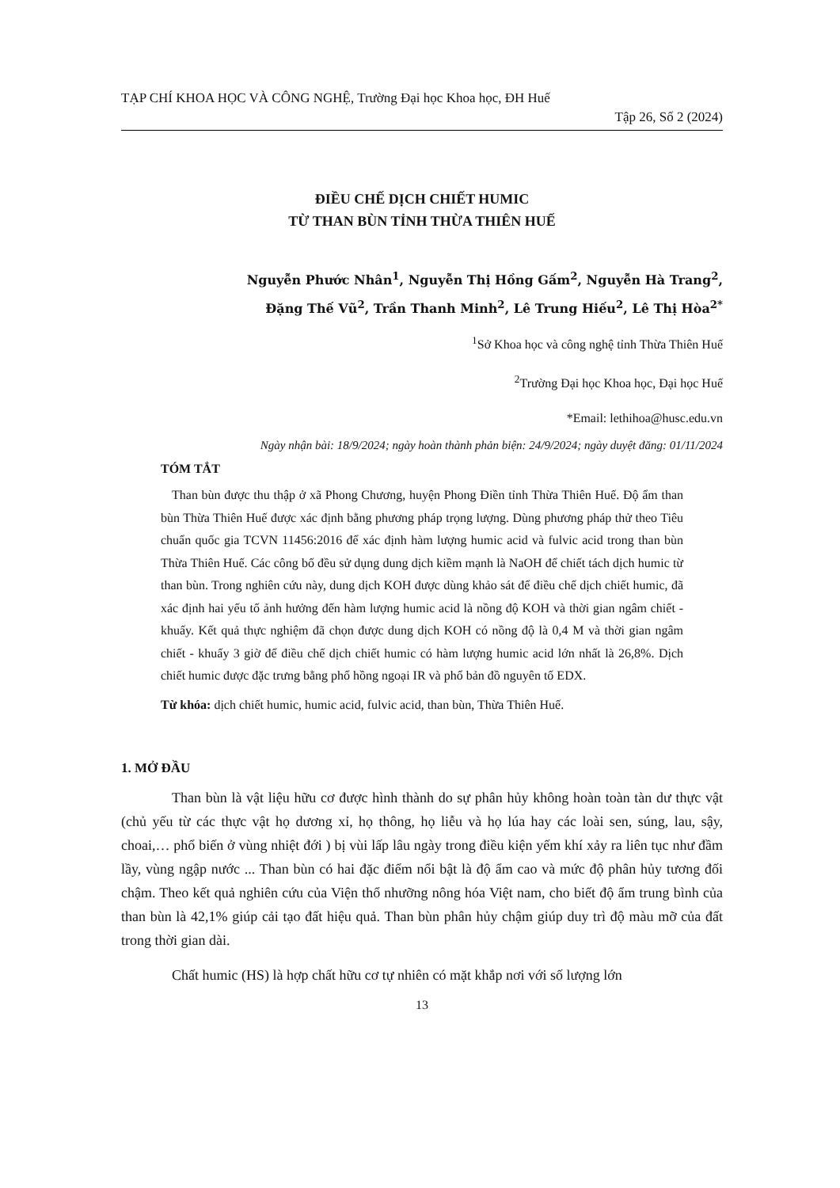TẠP CHÍ KHOA HỌC VÀ CÔNG NGHỆ, Trường Đại học Khoa học, ĐH Huế
Tập 26, Số 2 (2024)
ĐIỀU CHẾ DỊCH CHIẾT HUMIC
TỪ THAN BÙN TỈNH THỪA THIÊN HUẾ
Nguyễn Phước Nhân<sup>1</sup>, Nguyễn Thị Hồng Gấm<sup>2</sup>, Nguyễn Hà Trang<sup>2</sup>,
Đặng Thế Vũ<sup>2</sup>, Trần Thanh Minh<sup>2</sup>, Lê Trung Hiếu<sup>2</sup>, Lê Thị Hòa<sup>2*</sup>
<sup>1</sup> Sở Khoa học và công nghệ tỉnh Thừa Thiên Huế
<sup>2</sup> Trường Đại học Khoa học, Đại học Huế
*Email: lethihoa@husc.edu.vn
Ngày nhận bài: 18/9/2024; ngày hoàn thành phản biện: 24/9/2024; ngày duyệt đăng: 01/11/2024
TÓM TẮT
Than bùn được thu thập ở xã Phong Chương, huyện Phong Điền tỉnh Thừa Thiên Huế. Độ ẩm than bùn Thừa Thiên Huế được xác định bằng phương pháp trọng lượng. Dùng phương pháp thử theo Tiêu chuẩn quốc gia TCVN 11456:2016 để xác định hàm lượng humic acid và fulvic acid trong than bùn Thừa Thiên Huế. Các công bố đều sử dụng dung dịch kiềm mạnh là NaOH để chiết tách dịch humic từ than bùn. Trong nghiên cứu này, dung dịch KOH được dùng khảo sát để điều chế dịch chiết humic, đã xác định hai yếu tố ảnh hưởng đến hàm lượng humic acid là nồng độ KOH và thời gian ngâm chiết - khuấy. Kết quả thực nghiệm đã chọn được dung dịch KOH có nồng độ là 0,4 M và thời gian ngâm chiết - khuấy 3 giờ để điều chế dịch chiết humic có hàm lượng humic acid lớn nhất là 26,8%. Dịch chiết humic được đặc trưng bằng phổ hồng ngoại IR và phổ bản đồ nguyên tố EDX.
Từ khóa: dịch chiết humic, humic acid, fulvic acid, than bùn, Thừa Thiên Huế.
1. MỞ ĐẦU
Than bùn là vật liệu hữu cơ được hình thành do sự phân hủy không hoàn toàn tàn dư thực vật (chủ yếu từ các thực vật họ dương xỉ, họ thông, họ liễu và họ lúa hay các loài sen, súng, lau, sậy, choai,… phổ biến ở vùng nhiệt đới ) bị vùi lấp lâu ngày trong điều kiện yếm khí xảy ra liên tục như đầm lầy, vùng ngập nước ... Than bùn có hai đặc điểm nổi bật là độ ẩm cao và mức độ phân hủy tương đối chậm. Theo kết quả nghiên cứu của Viện thổ nhưỡng nông hóa Việt nam, cho biết độ ẩm trung bình của than bùn là 42,1% giúp cải tạo đất hiệu quả. Than bùn phân hủy chậm giúp duy trì độ màu mỡ của đất trong thời gian dài.
Chất humic (HS) là hợp chất hữu cơ tự nhiên có mặt khắp nơi với số lượng lớn
13